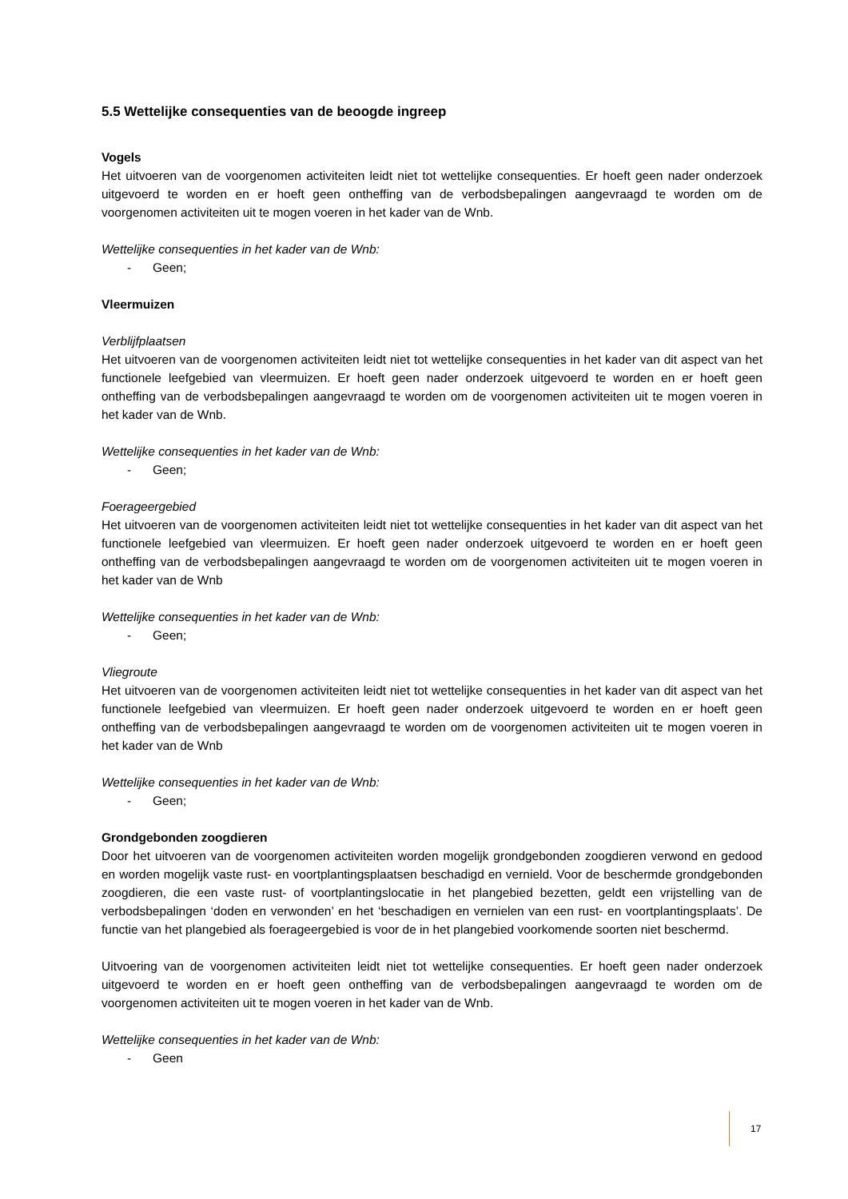5.5 Wettelijke consequenties van de beoogde ingreep
Vogels
Het uitvoeren van de voorgenomen activiteiten leidt niet tot wettelijke consequenties. Er hoeft geen nader onderzoek uitgevoerd te worden en er hoeft geen ontheffing van de verbodsbepalingen aangevraagd te worden om de voorgenomen activiteiten uit te mogen voeren in het kader van de Wnb.
Wettelijke consequenties in het kader van de Wnb:
- Geen;
Vleermuizen
Verblijfplaatsen
Het uitvoeren van de voorgenomen activiteiten leidt niet tot wettelijke consequenties in het kader van dit aspect van het functionele leefgebied van vleermuizen. Er hoeft geen nader onderzoek uitgevoerd te worden en er hoeft geen ontheffing van de verbodsbepalingen aangevraagd te worden om de voorgenomen activiteiten uit te mogen voeren in het kader van de Wnb.
Wettelijke consequenties in het kader van de Wnb:
- Geen;
Foerageergebied
Het uitvoeren van de voorgenomen activiteiten leidt niet tot wettelijke consequenties in het kader van dit aspect van het functionele leefgebied van vleermuizen. Er hoeft geen nader onderzoek uitgevoerd te worden en er hoeft geen ontheffing van de verbodsbepalingen aangevraagd te worden om de voorgenomen activiteiten uit te mogen voeren in het kader van de Wnb
Wettelijke consequenties in het kader van de Wnb:
- Geen;
Vliegroute
Het uitvoeren van de voorgenomen activiteiten leidt niet tot wettelijke consequenties in het kader van dit aspect van het functionele leefgebied van vleermuizen. Er hoeft geen nader onderzoek uitgevoerd te worden en er hoeft geen ontheffing van de verbodsbepalingen aangevraagd te worden om de voorgenomen activiteiten uit te mogen voeren in het kader van de Wnb
Wettelijke consequenties in het kader van de Wnb:
- Geen;
Grondgebonden zoogdieren
Door het uitvoeren van de voorgenomen activiteiten worden mogelijk grondgebonden zoogdieren verwond en gedood en worden mogelijk vaste rust- en voortplantingsplaatsen beschadigd en vernield. Voor de beschermde grondgebonden zoogdieren, die een vaste rust- of voortplantingslocatie in het plangebied bezetten, geldt een vrijstelling van de verbodsbepalingen ‘doden en verwonden’ en het ‘beschadigen en vernielen van een rust- en voortplantingsplaats’. De functie van het plangebied als foerageergebied is voor de in het plangebied voorkomende soorten niet beschermd.
Uitvoering van de voorgenomen activiteiten leidt niet tot wettelijke consequenties. Er hoeft geen nader onderzoek uitgevoerd te worden en er hoeft geen ontheffing van de verbodsbepalingen aangevraagd te worden om de voorgenomen activiteiten uit te mogen voeren in het kader van de Wnb.
Wettelijke consequenties in het kader van de Wnb:
- Geen
17